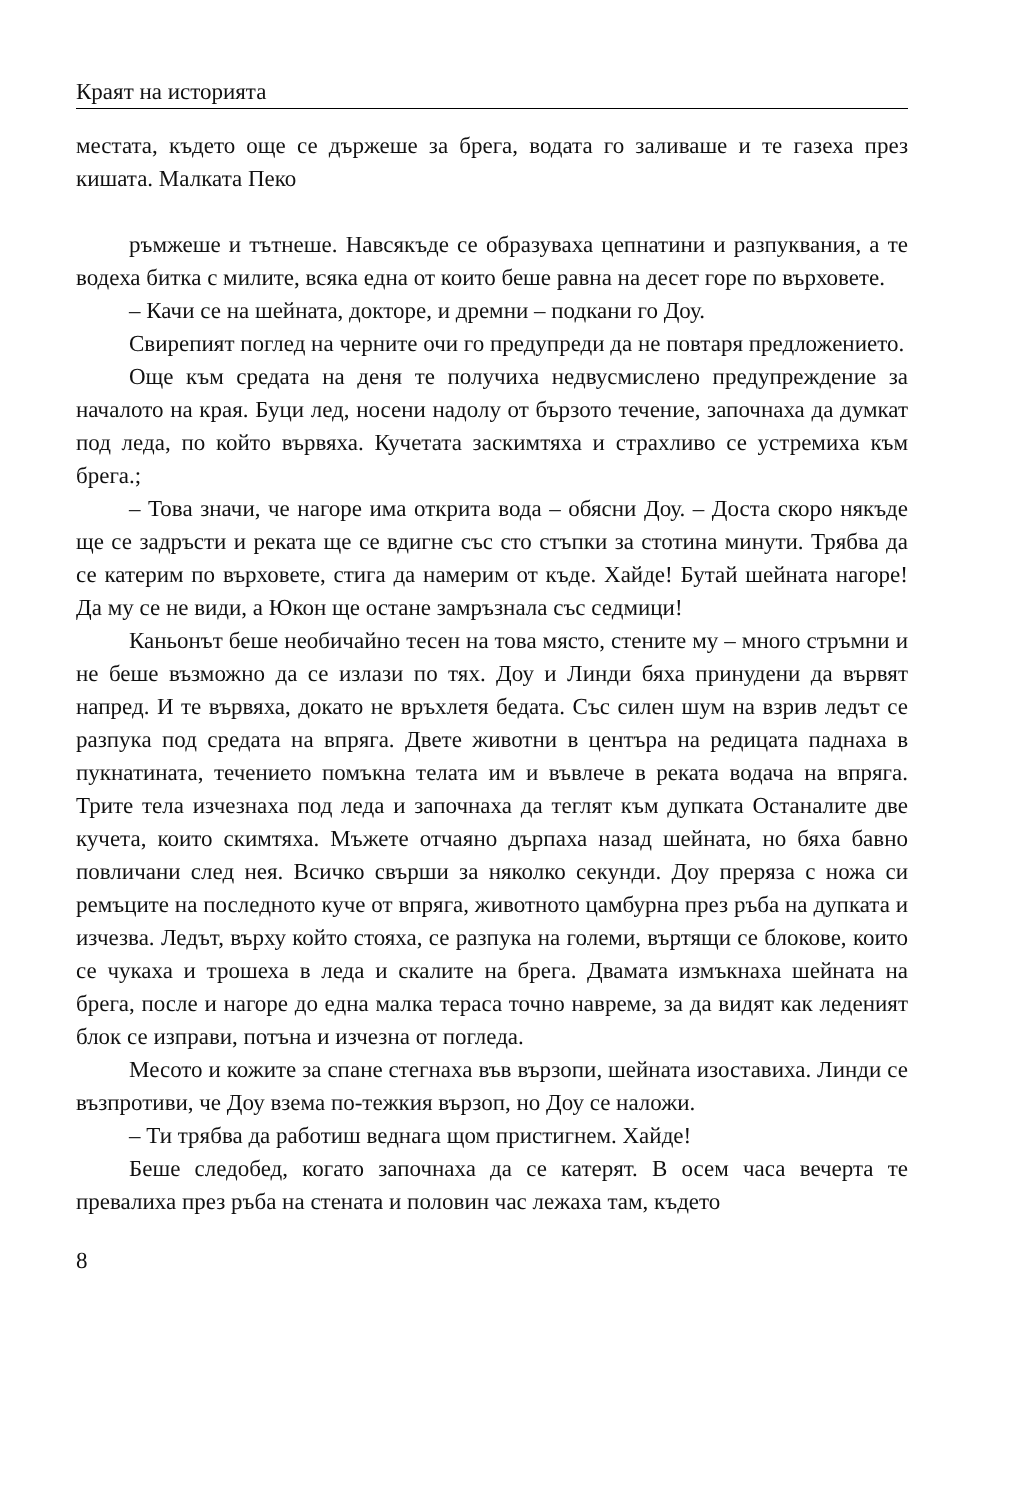Краят на историята
местата, където още се държеше за брега, водата го заливаше и те газеха през кишата. Малката Пеко
ръмжеше и тътнеше. Навсякъде се образуваха цепнатини и разпуквания, а те водеха битка с милите, всяка една от които беше равна на десет горе по върховете.
– Качи се на шейната, докторе, и дремни – подкани го Доу.
Свирепият поглед на черните очи го предупреди да не повтаря предложението.
Още към средата на деня те получиха недвусмислено предупреждение за началото на края. Буци лед, носени надолу от бързото течение, започнаха да думкат под леда, по който вървяха. Кучетата заскимтяха и страхливо се устремиха към брега.;
– Това значи, че нагоре има открита вода – обясни Доу. – Доста скоро някъде ще се задръсти и реката ще се вдигне със сто стъпки за стотина минути. Трябва да се катерим по върховете, стига да намерим от къде. Хайде! Бутай шейната нагоре! Да му се не види, а Юкон ще остане замръзнала със седмици!
Каньонът беше необичайно тесен на това място, стените му – много стръмни и не беше възможно да се излази по тях. Доу и Линди бяха принудени да вървят напред. И те вървяха, докато не връхлетя бедата. Със силен шум на взрив ледът се разпука под средата на впряга. Двете животни в центъра на редицата паднаха в пукнатината, течението помъкна телата им и въвлече в реката водача на впряга. Трите тела изчезнаха под леда и започнаха да теглят към дупката Останалите две кучета, които скимтяха. Мъжете отчаяно дърпаха назад шейната, но бяха бавно повличани след нея. Всичко свърши за няколко секунди. Доу преряза с ножа си ремъците на последното куче от впряга, животното цамбурна през ръба на дупката и изчезва. Ледът, върху който стояха, се разпука на големи, въртящи се блокове, които се чукаха и трошеха в леда и скалите на брега. Двамата измъкнаха шейната на брега, после и нагоре до една малка тераса точно навреме, за да видят как леденият блок се изправи, потъна и изчезна от погледа.
Месото и кожите за спане стегнаха във вързопи, шейната изоставиха. Линди се възпротиви, че Доу взема по-тежкия вързоп, но Доу се наложи.
– Ти трябва да работиш веднага щом пристигнем. Хайде!
Беше следобед, когато започнаха да се катерят. В осем часа вечерта те превалиха през ръба на стената и половин час лежаха там, където
8